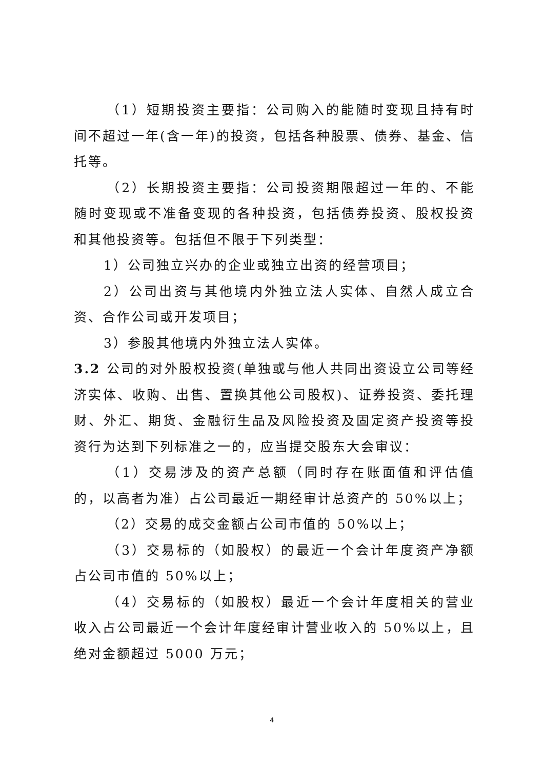（1）短期投资主要指：公司购入的能随时变现且持有时间不超过一年(含一年)的投资，包括各种股票、债券、基金、信托等。
（2）长期投资主要指：公司投资期限超过一年的、不能随时变现或不准备变现的各种投资，包括债券投资、股权投资和其他投资等。包括但不限于下列类型：
1）公司独立兴办的企业或独立出资的经营项目；
2）公司出资与其他境内外独立法人实体、自然人成立合资、合作公司或开发项目；
3）参股其他境内外独立法人实体。
3.2 公司的对外股权投资(单独或与他人共同出资设立公司等经济实体、收购、出售、置换其他公司股权)、证券投资、委托理财、外汇、期货、金融衍生品及风险投资及固定资产投资等投资行为达到下列标准之一的，应当提交股东大会审议：
（1）交易涉及的资产总额（同时存在账面值和评估值的，以高者为准）占公司最近一期经审计总资产的 50%以上；
（2）交易的成交金额占公司市值的 50%以上；
（3）交易标的（如股权）的最近一个会计年度资产净额占公司市值的 50%以上；
（4）交易标的（如股权）最近一个会计年度相关的营业收入占公司最近一个会计年度经审计营业收入的 50%以上，且绝对金额超过 5000 万元；
4